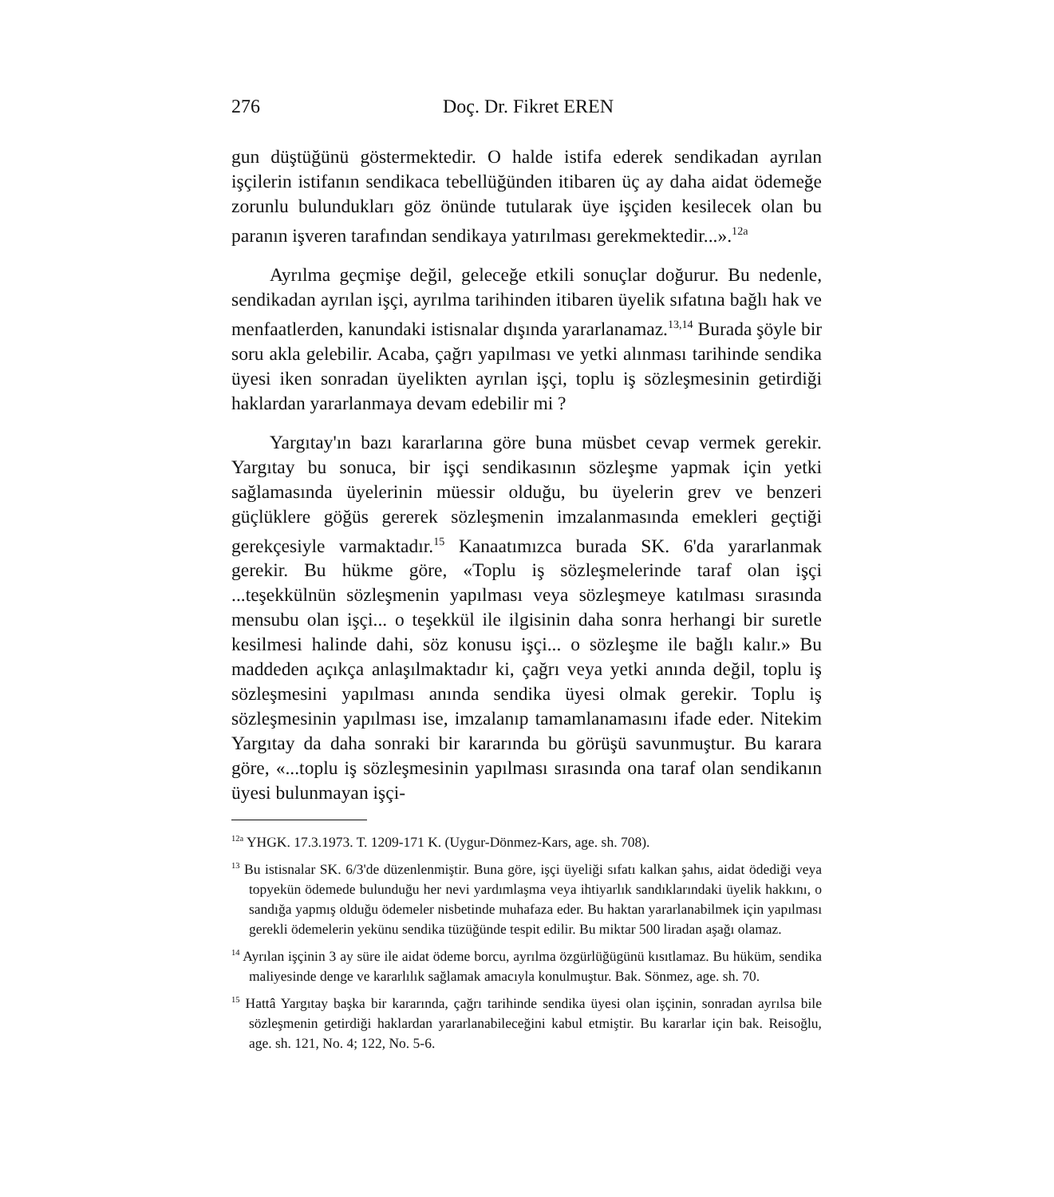276 Doç. Dr. Fikret EREN
gun düştüğünü göstermektedir. O halde istifa ederek sendikadan ayrılan işçilerin istifanın sendikaca tebellüğünden itibaren üç ay daha aidat ödemeğe zorunlu bulundukları göz önünde tutularak üye işçiden kesilecek olan bu paranın işveren tarafından sendikaya yatırılması gerekmektedir...».<sup>12a</sup>
Ayrılma geçmişe değil, geleceğe etkili sonuçlar doğurur. Bu nedenle, sendikadan ayrılan işçi, ayrılma tarihinden itibaren üyelik sıfatına bağlı hak ve menfaatlerden, kanundaki istisnalar dışında yararlanamaz.<sup>13,14</sup> Burada şöyle bir soru akla gelebilir. Acaba, çağrı yapılması ve yetki alınması tarihinde sendika üyesi iken sonradan üyelikten ayrılan işçi, toplu iş sözleşmesinin getirdiği haklardan yararlanmaya devam edebilir mi ?
Yargıtay'ın bazı kararlarına göre buna müsbet cevap vermek gerekir. Yargıtay bu sonuca, bir işçi sendikasının sözleşme yapmak için yetki sağlamasında üyelerinin müessir olduğu, bu üyelerin grev ve benzeri güçlüklere göğüs gererek sözleşmenin imzalanmasında emekleri geçtiği gerekçesiyle varmaktadır.<sup>15</sup> Kanaatımızca burada SK. 6'da yararlanmak gerekir. Bu hükme göre, «Toplu iş sözleşmelerinde taraf olan işçi ...teşekkülnün sözleşmenin yapılması veya sözleşmeye katılması sırasında mensubu olan işçi... o teşekkül ile ilgisinin daha sonra herhangi bir suretle kesilmesi halinde dahi, söz konusu işçi... o sözleşme ile bağlı kalır.» Bu maddeden açıkça anlaşılmaktadır ki, çağrı veya yetki anında değil, toplu iş sözleşmesini yapılması anında sendika üyesi olmak gerekir. Toplu iş sözleşmesinin yapılması ise, imzalanıp tamamlanamasını ifade eder. Nitekim Yargıtay da daha sonraki bir kararında bu görüşü savunmuştur. Bu karara göre, «...toplu iş sözleşmesinin yapılması sırasında ona taraf olan sendikanın üyesi bulunmayan işçi-
<sup>12a</sup> YHGK. 17.3.1973. T. 1209-171 K. (Uygur-Dönmez-Kars, age. sh. 708).
<sup>13</sup> Bu istisnalar SK. 6/3'de düzenlenmiştir. Buna göre, işçi üyeliği sıfatı kalkan şahıs, aidat ödediği veya topyekün ödemede bulunduğu her nevi yardımlaşma veya ihtiyarlık sandıklarındaki üyelik hakkını, o sandığa yapmış olduğu ödemeler nisbetinde muhafaza eder. Bu haktan yararlanabilmek için yapılması gerekli ödemelerin yekünu sendika tüzüğünde tespit edilir. Bu miktar 500 liradan aşağı olamaz.
<sup>14</sup> Ayrılan işçinin 3 ay süre ile aidat ödeme borcu, ayrılma özgürlüğügünü kısıtlamaz. Bu hüküm, sendika maliyesinde denge ve kararlılık sağlamak amacıyla konulmuştur. Bak. Sönmez, age. sh. 70.
<sup>15</sup> Hattâ Yargıtay başka bir kararında, çağrı tarihinde sendika üyesi olan işçinin, sonradan ayrılsa bile sözleşmenin getirdiği haklardan yararlanabileceğini kabul etmiştir. Bu kararlar için bak. Reisoğlu, age. sh. 121, No. 4; 122, No. 5-6.